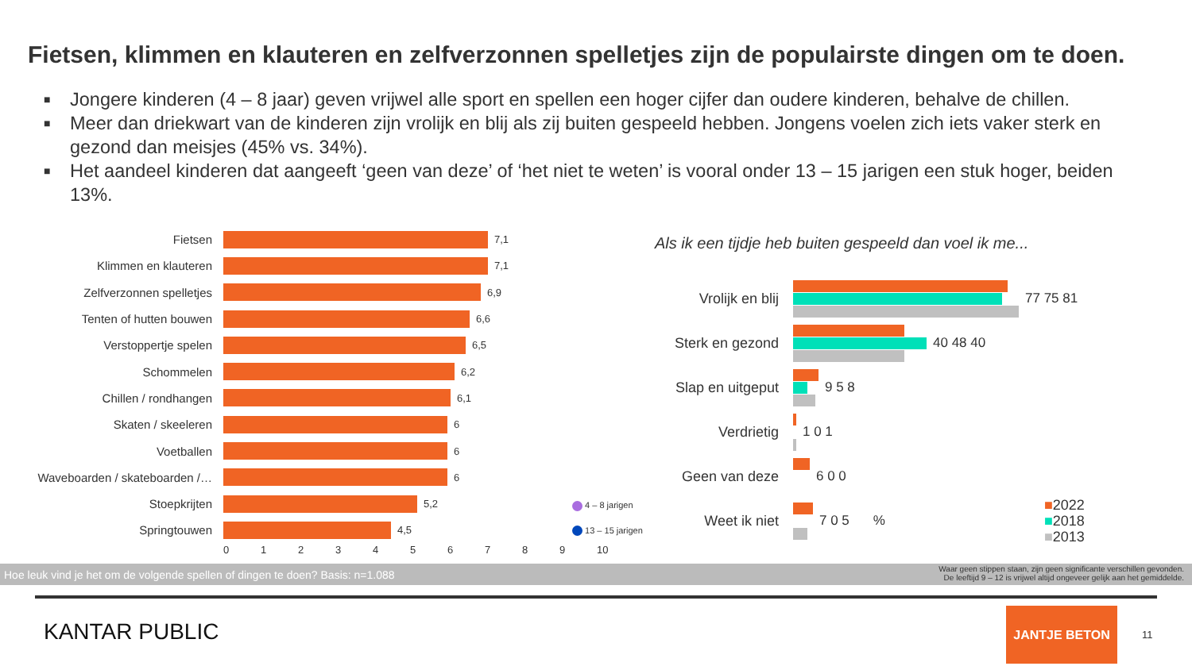Fietsen, klimmen en klauteren en zelfverzonnen spelletjes zijn de populairste dingen om te doen.
■ Jongere kinderen (4 – 8 jaar) geven vrijwel alle sport en spellen een hoger cijfer dan oudere kinderen, behalve de chillen.
■ Meer dan driekwart van de kinderen zijn vrolijk en blij als zij buiten gespeeld hebben. Jongens voelen zich iets vaker sterk en gezond dan meisjes (45% vs. 34%).
■ Het aandeel kinderen dat aangeeft ‘geen van deze’ of ‘het niet te weten’ is vooral onder 13 – 15 jarigen een stuk hoger, beiden 13%.
Fietsen
7,1
Klimmen en klauteren
7,1
Zelfverzonnen spelletjes
6,9
Tenten of hutten bouwen
6,6
Verstoppertje spelen
6,5
Schommelen
6,2
Chillen / rondhangen
6,1
Skaten / skeeleren
6
Voetballen
6
Waveboarden / skateboarden /…
6
Stoepkrijten
5,2
Springtouwen
4,5
0123456789 10
4 – 8 jarigen
13 – 15 jarigen
Als ik een tijdje heb buiten gespeeld dan voel ik me...
Vrolijk en blij
77 75 81
Sterk en gezond
40 48 40
Slap en uitgeput
9 5 8
Verdrietig 1 0 1
Geen van deze 6 0 0
Weet ik niet 7 0 5 %
■2022
■2018
■2013
Hoe leuk vind je het om de volgende spellen of dingen te doen? Basis: n=1.088 Waar geen stippen staan, zijn geen significante verschillen gevonden.
De leeftijd 9 – 12 is vrijwel altijd ongeveer gelijk aan het gemiddelde.
KANTAR PUBLIC
JANTJE BETON
11